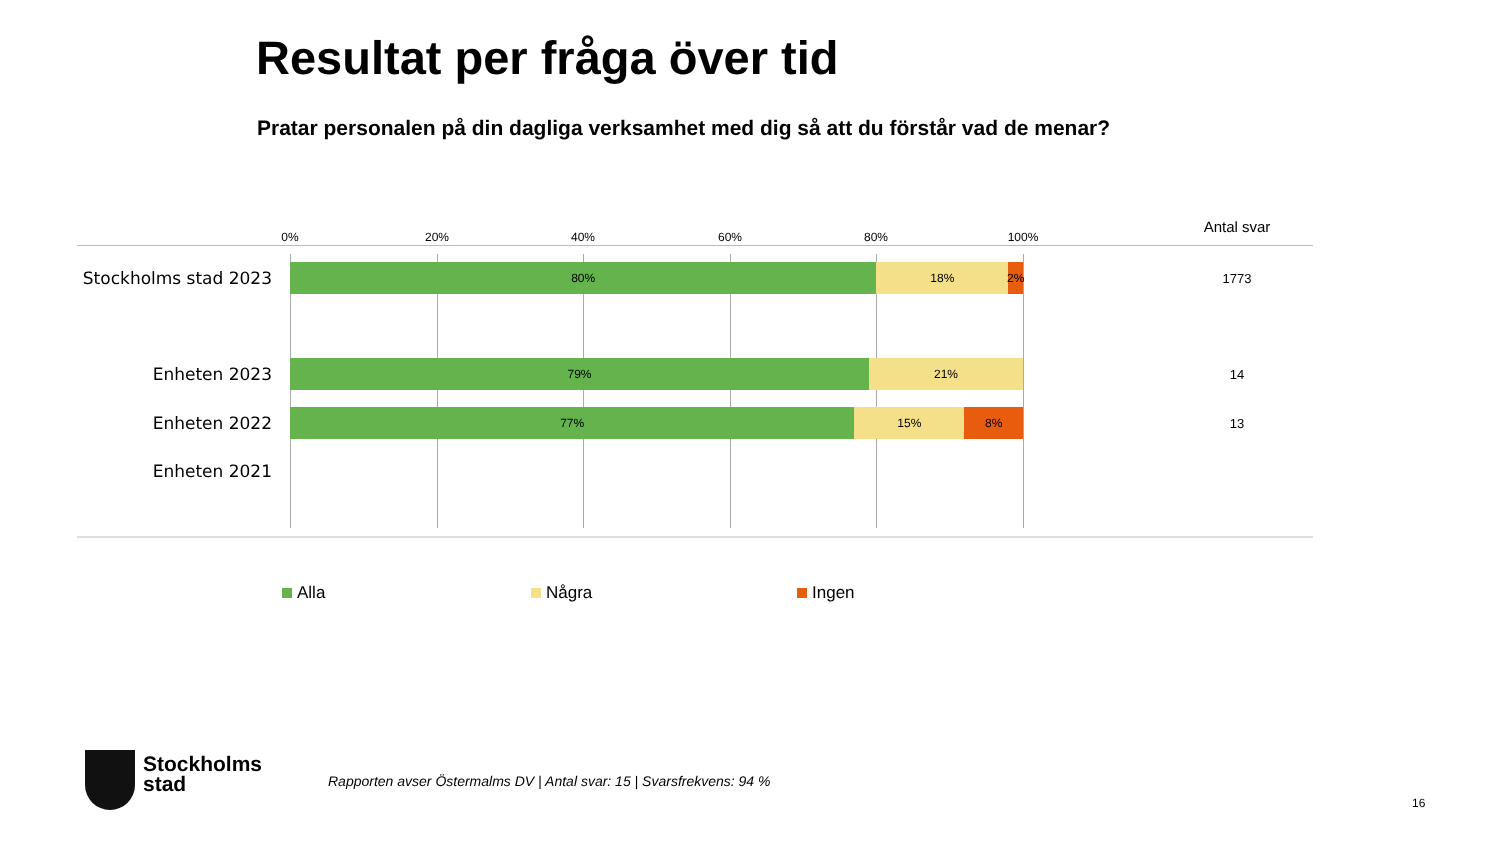Resultat per fråga över tid
Pratar personalen på din dagliga verksamhet med dig så att du förstår vad de menar?
0% 20% 40% 60% 80% 100%
Antal svar
Stockholms stad 2023
80% 18% 2% 1773
Enheten 2023
79% 21% 14
Enheten 2022
77% 15% 8% 13
Enheten 2021
Alla Några Ingen
Stockholms
stad
Rapporten avser Östermalms DV | Antal svar: 15 | Svarsfrekvens: 94 %
16